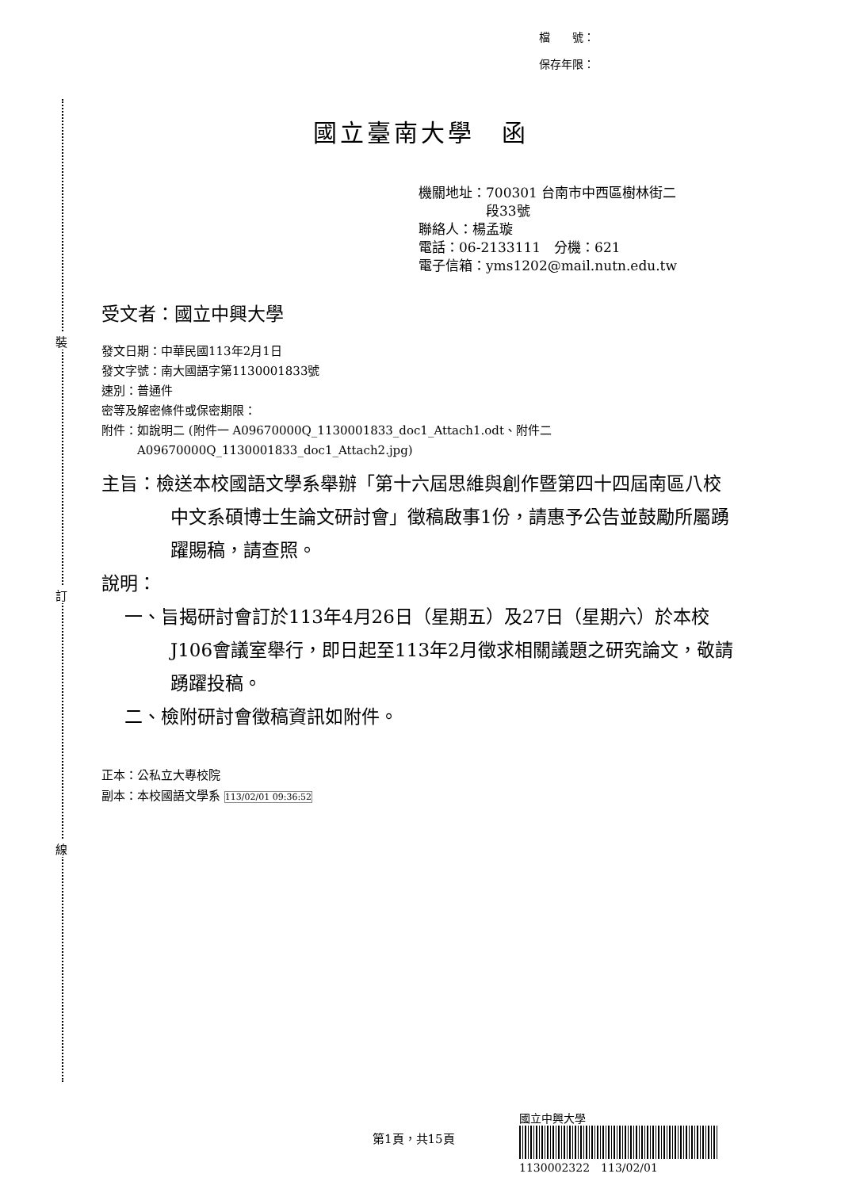裝
訂
線
檔　　號：
保存年限：
國立臺南大學　函
機關地址：700301 台南市中西區樹林街二
　　　　　段33號
聯絡人：楊孟璇
電話：06-2133111　分機：621
電子信箱：yms1202@mail.nutn.edu.tw
受文者：國立中興大學
發文日期：中華民國113年2月1日
發文字號：南大國語字第1130001833號
速別：普通件
密等及解密條件或保密期限：
附件：如說明二 (附件一 A09670000Q_1130001833_doc1_Attach1.odt、附件二
　　　A09670000Q_1130001833_doc1_Attach2.jpg)
主旨：檢送本校國語文學系舉辦「第十六屆思維與創作暨第四十四屆南區八校中文系碩博士生論文研討會」徵稿啟事1份，請惠予公告並鼓勵所屬踴躍賜稿，請查照。
說明：
一、旨揭研討會訂於113年4月26日（星期五）及27日（星期六）於本校J106會議室舉行，即日起至113年2月徵求相關議題之研究論文，敬請踴躍投稿。
二、檢附研討會徵稿資訊如附件。
正本：公私立大專校院
副本：本校國語文學系 113/02/01 09:36:52
第1頁，共15頁
國立中興大學
1130002322　113/02/01